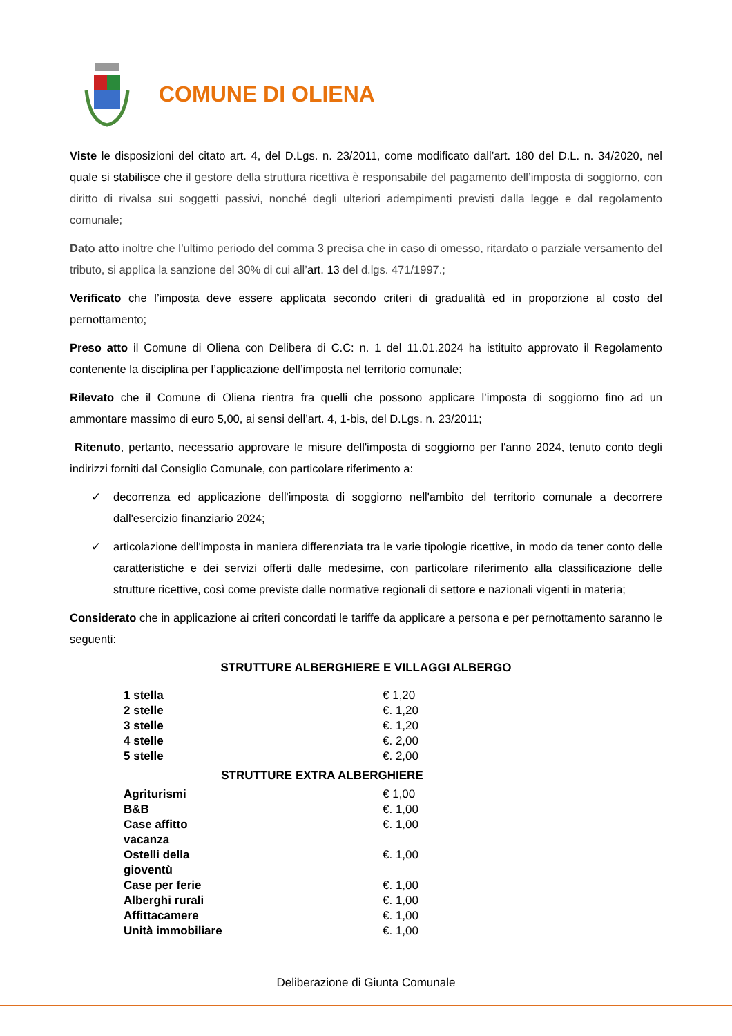COMUNE DI OLIENA
Viste le disposizioni del citato art. 4, del D.Lgs. n. 23/2011, come modificato dall’art. 180 del D.L. n. 34/2020, nel quale si stabilisce che il gestore della struttura ricettiva è responsabile del pagamento dell’imposta di soggiorno, con diritto di rivalsa sui soggetti passivi, nonché degli ulteriori adempimenti previsti dalla legge e dal regolamento comunale;
Dato atto inoltre che l’ultimo periodo del comma 3 precisa che in caso di omesso, ritardato o parziale versamento del tributo, si applica la sanzione del 30% di cui all’art. 13 del d.lgs. 471/1997.;
Verificato che l’imposta deve essere applicata secondo criteri di gradualità ed in proporzione al costo del pernottamento;
Preso atto il Comune di Oliena con Delibera di C.C: n. 1 del 11.01.2024 ha istituito approvato il Regolamento contenente la disciplina per l’applicazione dell’imposta nel territorio comunale;
Rilevato che il Comune di Oliena rientra fra quelli che possono applicare l’imposta di soggiorno fino ad un ammontare massimo di euro 5,00, ai sensi dell’art. 4, 1-bis, del D.Lgs. n. 23/2011;
Ritenuto, pertanto, necessario approvare le misure dell'imposta di soggiorno per l'anno 2024, tenuto conto degli indirizzi forniti dal Consiglio Comunale, con particolare riferimento a:
✓ decorrenza ed applicazione dell'imposta di soggiorno nell'ambito del territorio comunale a decorrere dall'esercizio finanziario 2024;
✓ articolazione dell'imposta in maniera differenziata tra le varie tipologie ricettive, in modo da tener conto delle caratteristiche e dei servizi offerti dalle medesime, con particolare riferimento alla classificazione delle strutture ricettive, così come previste dalle normative regionali di settore e nazionali vigenti in materia;
Considerato che in applicazione ai criteri concordati le tariffe da applicare a persona e per pernottamento saranno le seguenti:
STRUTTURE ALBERGHIERE E VILLAGGI ALBERGO
| 1 stella | € 1,20 |
| 2 stelle | €. 1,20 |
| 3 stelle | €. 1,20 |
| 4 stelle | €. 2,00 |
| 5 stelle | €. 2,00 |
| STRUTTURE EXTRA ALBERGHIERE | |
| Agriturismi | € 1,00 |
| B&B | €. 1,00 |
| Case affitto vacanza | €. 1,00 |
| Ostelli della gioventù | €. 1,00 |
| Case per ferie | €. 1,00 |
| Alberghi rurali | €. 1,00 |
| Affittacamere | €. 1,00 |
| Unità immobiliare | €. 1,00 |
Deliberazione di Giunta Comunale